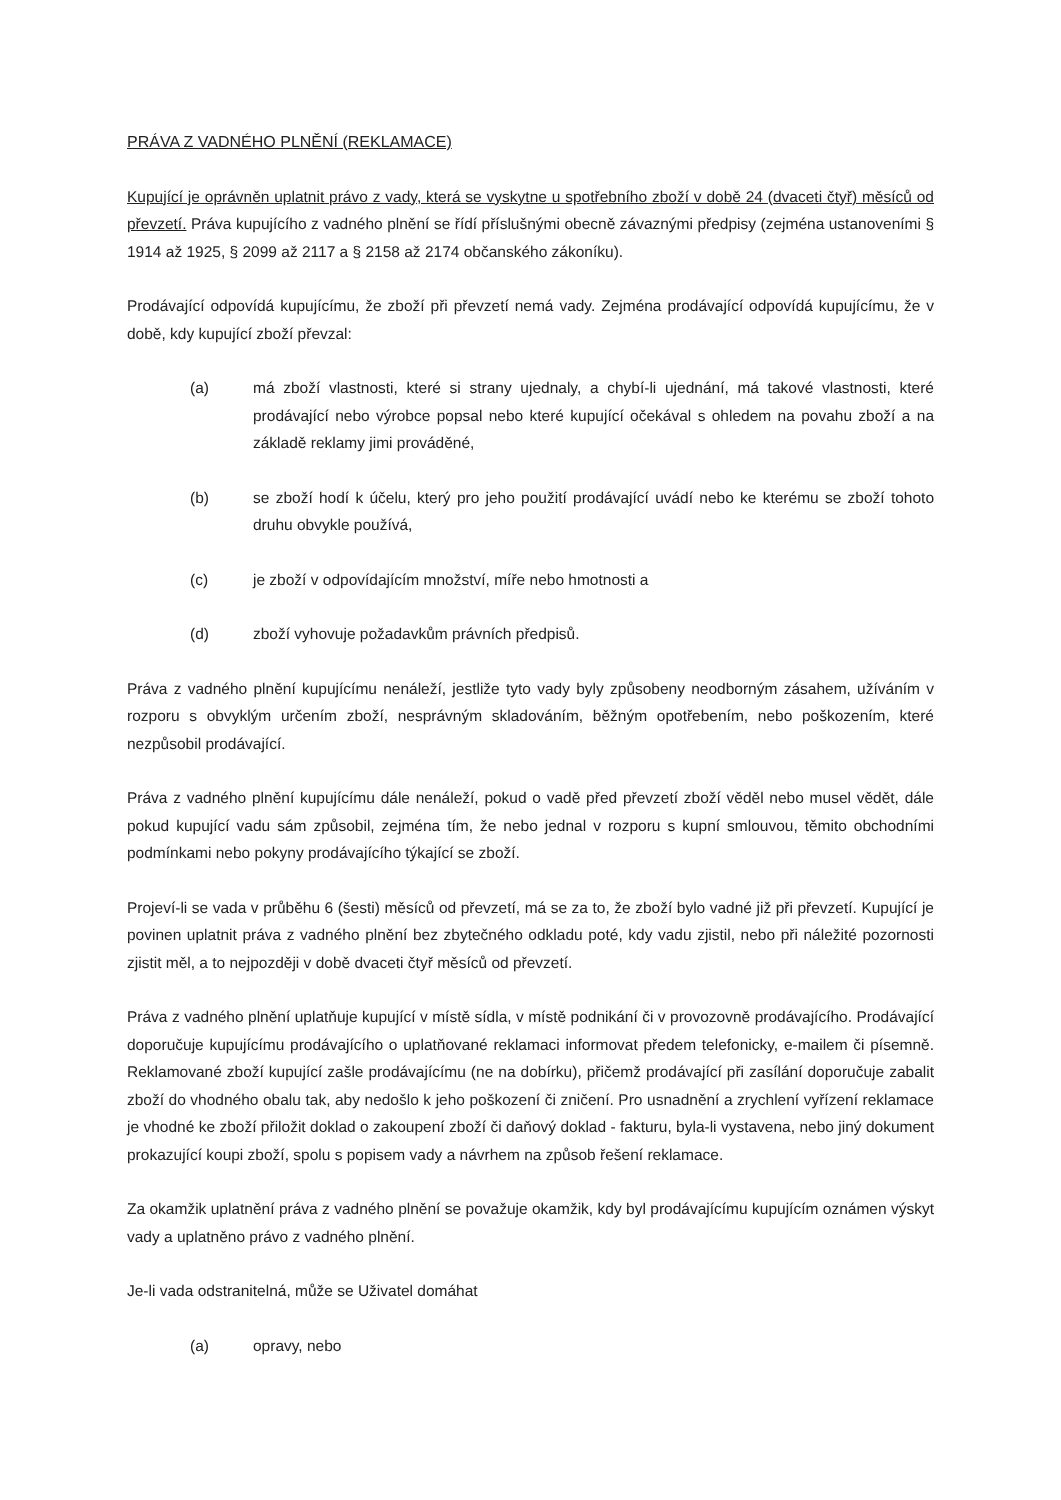PRÁVA Z VADNÉHO PLNĚNÍ (REKLAMACE)
Kupující je oprávněn uplatnit právo z vady, která se vyskytne u spotřebního zboží v době 24 (dvaceti čtyř) měsíců od převzetí. Práva kupujícího z vadného plnění se řídí příslušnými obecně závaznými předpisy (zejména ustanoveními § 1914 až 1925, § 2099 až 2117 a § 2158 až 2174 občanského zákoníku).
Prodávající odpovídá kupujícímu, že zboží při převzetí nemá vady. Zejména prodávající odpovídá kupujícímu, že v době, kdy kupující zboží převzal:
(a) má zboží vlastnosti, které si strany ujednaly, a chybí-li ujednání, má takové vlastnosti, které prodávající nebo výrobce popsal nebo které kupující očekával s ohledem na povahu zboží a na základě reklamy jimi prováděné,
(b) se zboží hodí k účelu, který pro jeho použití prodávající uvádí nebo ke kterému se zboží tohoto druhu obvykle používá,
(c) je zboží v odpovídajícím množství, míře nebo hmotnosti a
(d) zboží vyhovuje požadavkům právních předpisů.
Práva z vadného plnění kupujícímu nenáleží, jestliže tyto vady byly způsobeny neodborným zásahem, užíváním v rozporu s obvyklým určením zboží, nesprávným skladováním, běžným opotřebením, nebo poškozením, které nezpůsobil prodávající.
Práva z vadného plnění kupujícímu dále nenáleží, pokud o vadě před převzetí zboží věděl nebo musel vědět, dále pokud kupující vadu sám způsobil, zejména tím, že nebo jednal v rozporu s kupní smlouvou, těmito obchodními podmínkami nebo pokyny prodávajícího týkající se zboží.
Projeví-li se vada v průběhu 6 (šesti) měsíců od převzetí, má se za to, že zboží bylo vadné již při převzetí. Kupující je povinen uplatnit práva z vadného plnění bez zbytečného odkladu poté, kdy vadu zjistil, nebo při náležité pozornosti zjistit měl, a to nejpozději v době dvaceti čtyř měsíců od převzetí.
Práva z vadného plnění uplatňuje kupující v místě sídla, v místě podnikání či v provozovně prodávajícího. Prodávající doporučuje kupujícímu prodávajícího o uplatňované reklamaci informovat předem telefonicky, e-mailem či písemně. Reklamované zboží kupující zašle prodávajícímu (ne na dobírku), přičemž prodávající při zasílání doporučuje zabalit zboží do vhodného obalu tak, aby nedošlo k jeho poškození či zničení. Pro usnadnění a zrychlení vyřízení reklamace je vhodné ke zboží přiložit doklad o zakoupení zboží či daňový doklad - fakturu, byla-li vystavena, nebo jiný dokument prokazující koupi zboží, spolu s popisem vady a návrhem na způsob řešení reklamace.
Za okamžik uplatnění práva z vadného plnění se považuje okamžik, kdy byl prodávajícímu kupujícím oznámen výskyt vady a uplatněno právo z vadného plnění.
Je-li vada odstranitelná, může se Uživatel domáhat
(a) opravy, nebo